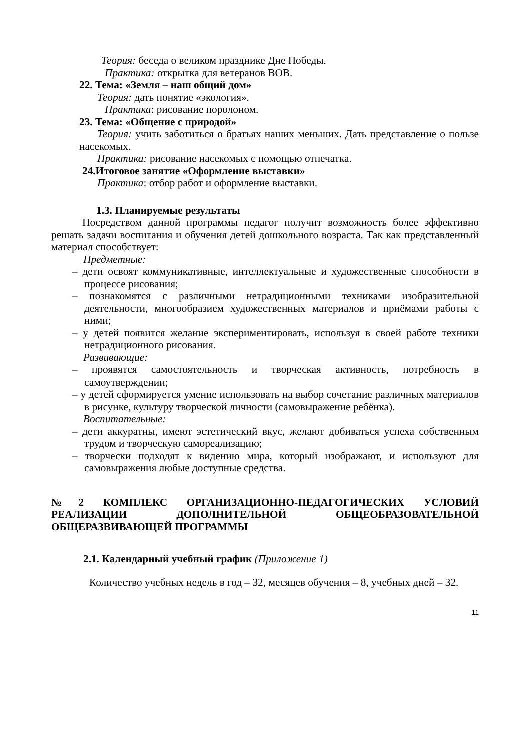Теория: беседа о великом празднике Дне Победы.
Практика: открытка для ветеранов ВОВ.
22. Тема: «Земля – наш общий дом»
Теория: дать понятие «экология».
Практика: рисование поролоном.
23. Тема: «Общение с природой»
Теория: учить заботиться о братьях наших меньших. Дать представление о пользе насекомых.
Практика: рисование насекомых с помощью отпечатка.
24.Итоговое занятие «Оформление выставки»
Практика: отбор работ и оформление выставки.
1.3. Планируемые результаты
Посредством данной программы педагог получит возможность более эффективно решать задачи воспитания и обучения детей дошкольного возраста. Так как представленный материал способствует:
Предметные:
– дети освоят коммуникативные, интеллектуальные и художественные способности в процессе рисования;
– познакомятся с различными нетрадиционными техниками изобразительной деятельности, многообразием художественных материалов и приёмами работы с ними;
– у детей появится желание экспериментировать, используя в своей работе техники нетрадиционного рисования.
Развивающие:
– проявятся самостоятельность и творческая активность, потребность в самоутверждении;
– у детей сформируется умение использовать на выбор сочетание различных материалов в рисунке, культуру творческой личности (самовыражение ребёнка).
Воспитательные:
– дети аккуратны, имеют эстетический вкус, желают добиваться успеха собственным трудом и творческую самореализацию;
– творчески подходят к видению мира, который изображают, и используют для самовыражения любые доступные средства.
№2 КОМПЛЕКС ОРГАНИЗАЦИОННО-ПЕДАГОГИЧЕСКИХ УСЛОВИЙ РЕАЛИЗАЦИИ ДОПОЛНИТЕЛЬНОЙ ОБЩЕОБРАЗОВАТЕЛЬНОЙ ОБЩЕРАЗВИВАЮЩЕЙ ПРОГРАММЫ
2.1. Календарный учебный график (Приложение 1)
Количество учебных недель в год – 32, месяцев обучения – 8, учебных дней – 32.
11